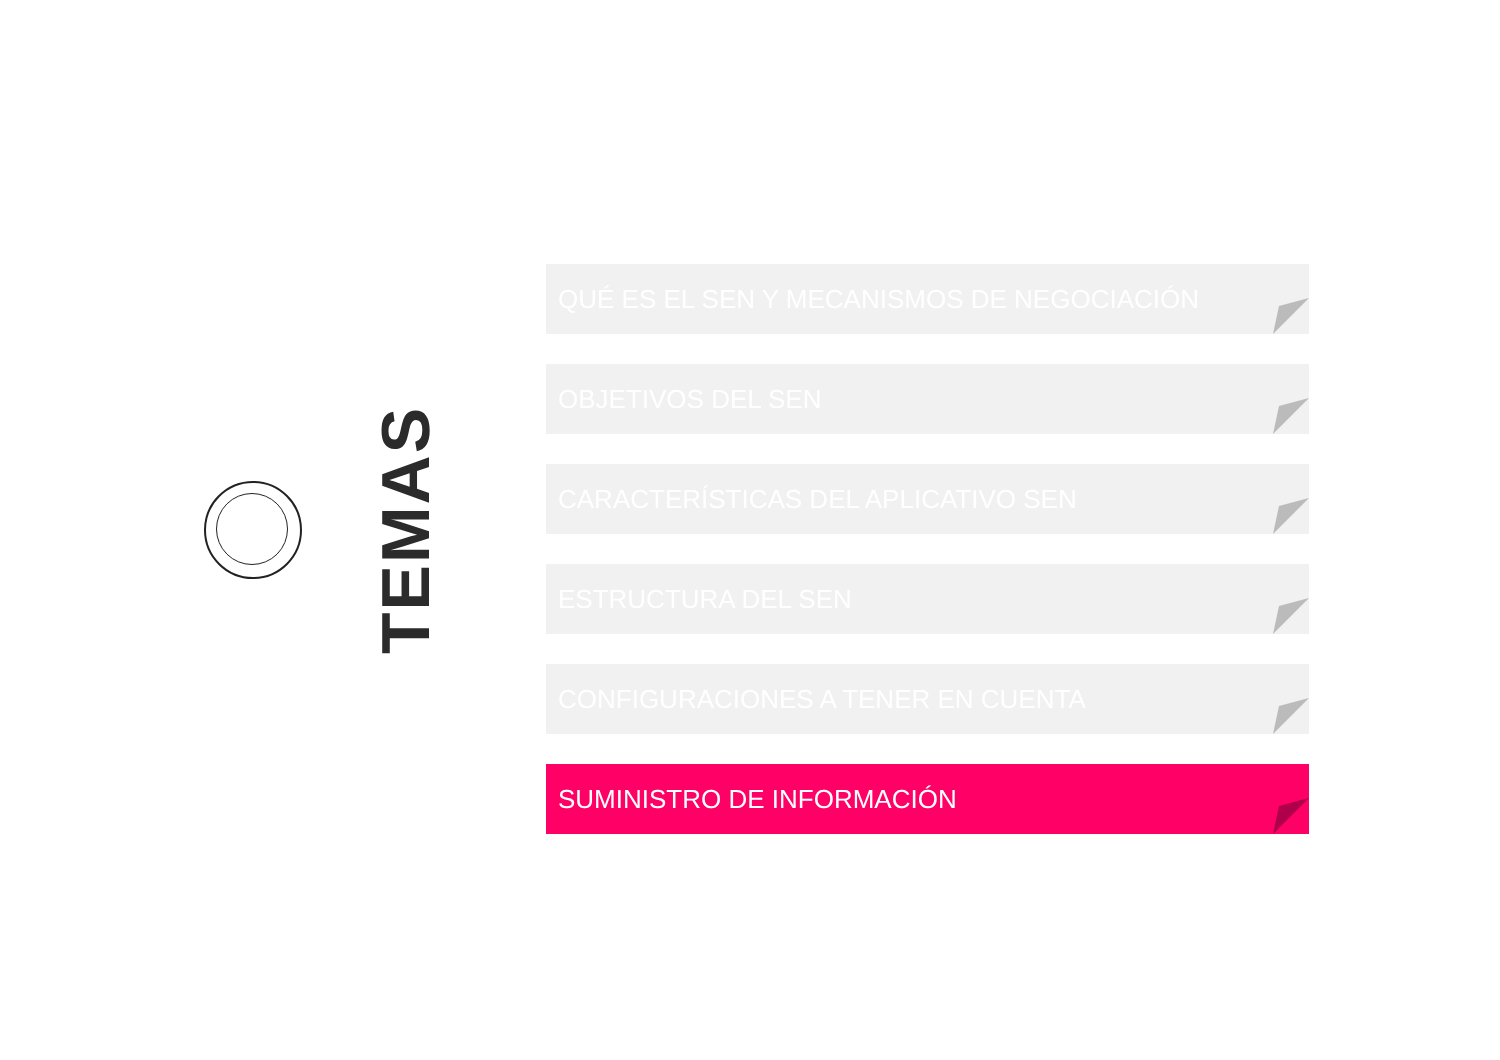TEMAS
QUÉ ES EL SEN Y MECANISMOS DE NEGOCIACIÓN
OBJETIVOS DEL SEN
CARACTERÍSTICAS DEL APLICATIVO SEN
ESTRUCTURA DEL SEN
CONFIGURACIONES A TENER EN CUENTA
SUMINISTRO DE INFORMACIÓN